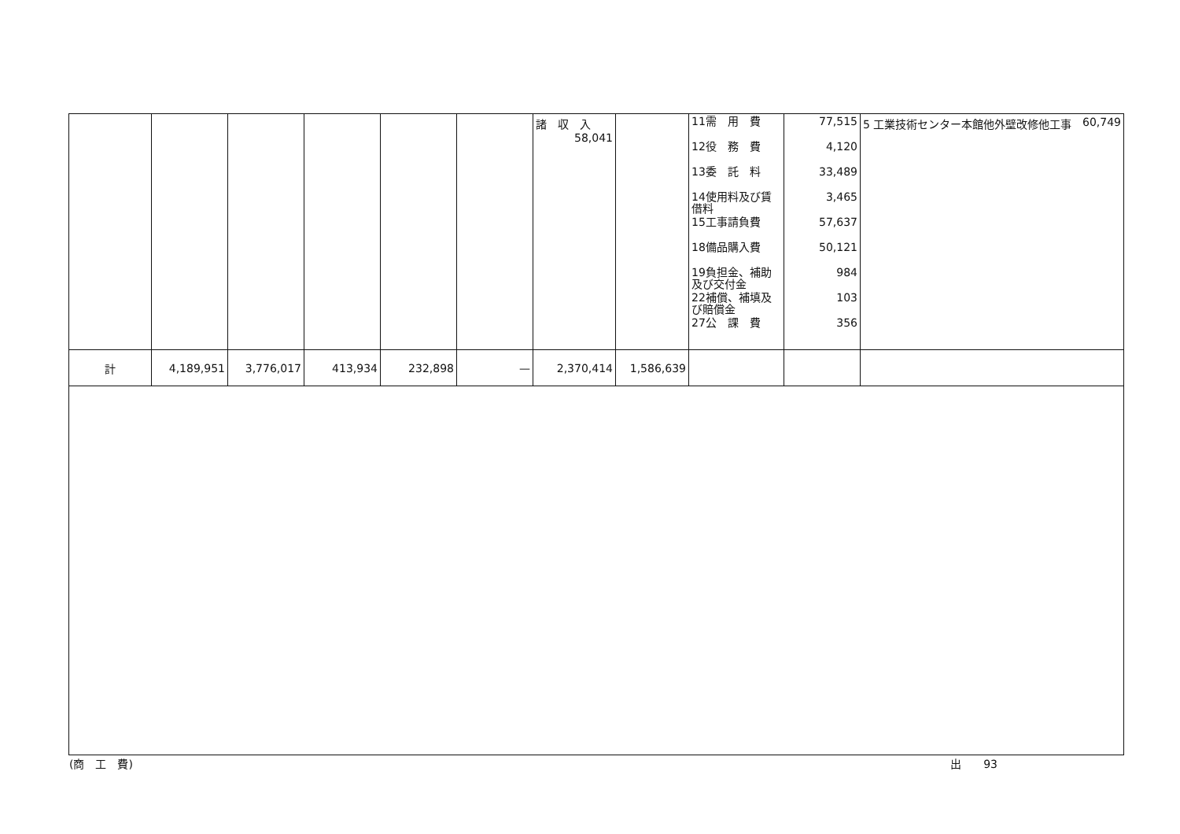| | | | | | | 諸 収 入 58,041 | | 11需 用 費 12役 務 費 13委 託 料 14使用料及び賃借料 15工事請負費 18備品購入費 19負担金、補助及び交付金 22補償、補填及び賠償金 27公 課 費 | 77,515 4,120 33,489 3,465 57,637 50,121 984 103 356 | 5 工業技術センター本館他外壁改修他工事 60,749 |
| 計 | 4,189,951 | 3,776,017 | 413,934 | 232,898 | — | 2,370,414 | 1,586,639 | | | |
(商　工　費) 出　　93